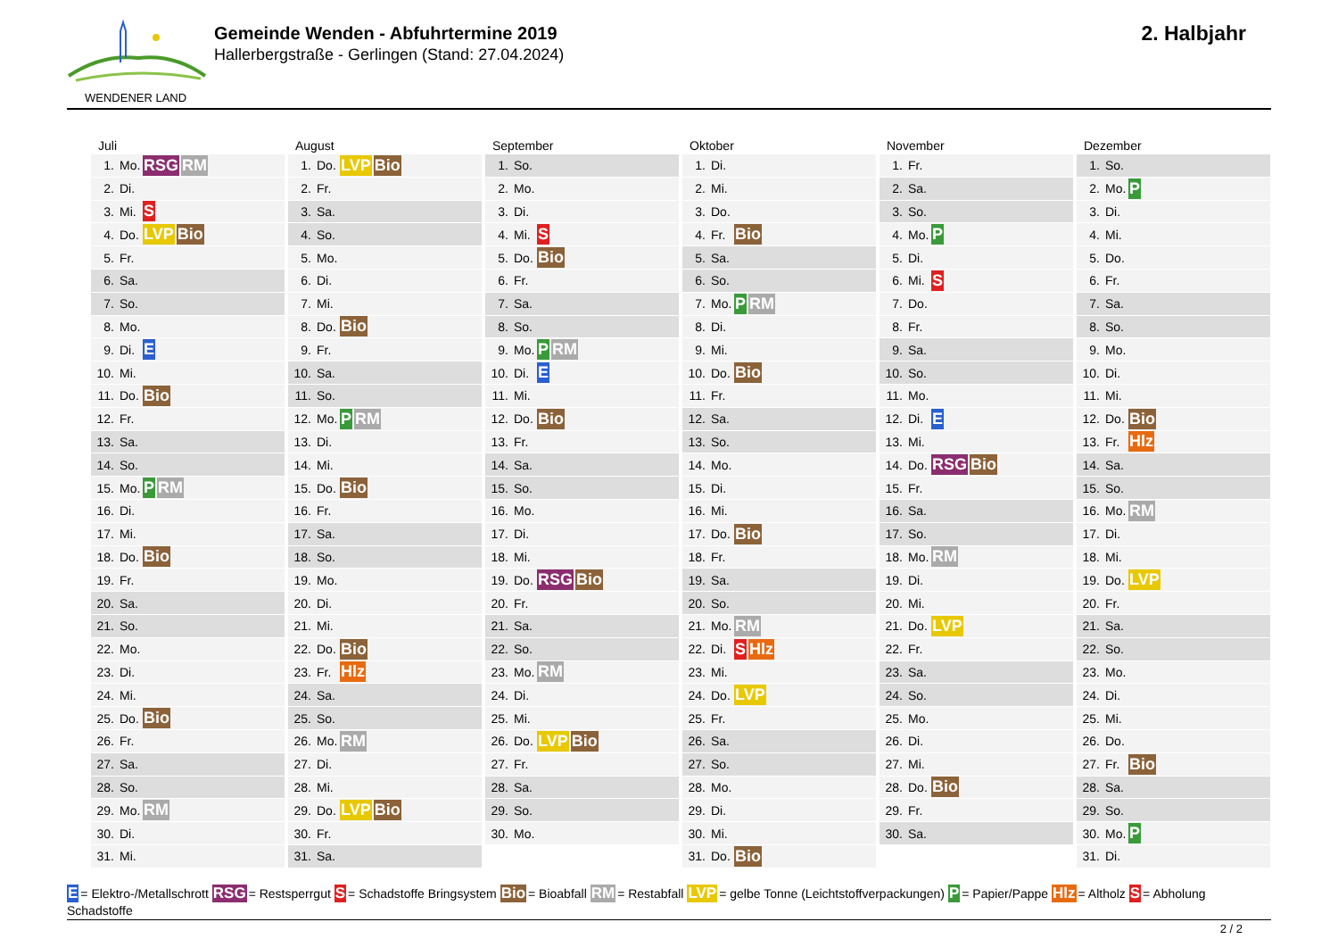WENDENER LAND
Gemeinde Wenden - Abfuhrtermine 2019
Hallerbergstraße - Gerlingen (Stand: 27.04.2024)
2. Halbjahr
Juli
| 1. | Mo. | RSG RM |
| 2. | Di. | |
| 3. | Mi. | S |
| 4. | Do. | LVP Bio |
| 5. | Fr. | |
| 6. | Sa. | |
| 7. | So. | |
| 8. | Mo. | |
| 9. | Di. | E |
| 10. | Mi. | |
| 11. | Do. | Bio |
| 12. | Fr. | |
| 13. | Sa. | |
| 14. | So. | |
| 15. | Mo. | P RM |
| 16. | Di. | |
| 17. | Mi. | |
| 18. | Do. | Bio |
| 19. | Fr. | |
| 20. | Sa. | |
| 21. | So. | |
| 22. | Mo. | |
| 23. | Di. | |
| 24. | Mi. | |
| 25. | Do. | Bio |
| 26. | Fr. | |
| 27. | Sa. | |
| 28. | So. | |
| 29. | Mo. | RM |
| 30. | Di. | |
| 31. | Mi. | |
August
| 1. | Do. | LVP Bio |
| 2. | Fr. | |
| 3. | Sa. | |
| 4. | So. | |
| 5. | Mo. | |
| 6. | Di. | |
| 7. | Mi. | |
| 8. | Do. | Bio |
| 9. | Fr. | |
| 10. | Sa. | |
| 11. | So. | |
| 12. | Mo. | P RM |
| 13. | Di. | |
| 14. | Mi. | |
| 15. | Do. | Bio |
| 16. | Fr. | |
| 17. | Sa. | |
| 18. | So. | |
| 19. | Mo. | |
| 20. | Di. | |
| 21. | Mi. | |
| 22. | Do. | Bio |
| 23. | Fr. | Hlz |
| 24. | Sa. | |
| 25. | So. | |
| 26. | Mo. | RM |
| 27. | Di. | |
| 28. | Mi. | |
| 29. | Do. | LVP Bio |
| 30. | Fr. | |
| 31. | Sa. | |
September
| 1. | So. | |
| 2. | Mo. | |
| 3. | Di. | |
| 4. | Mi. | S |
| 5. | Do. | Bio |
| 6. | Fr. | |
| 7. | Sa. | |
| 8. | So. | |
| 9. | Mo. | P RM |
| 10. | Di. | E |
| 11. | Mi. | |
| 12. | Do. | Bio |
| 13. | Fr. | |
| 14. | Sa. | |
| 15. | So. | |
| 16. | Mo. | |
| 17. | Di. | |
| 18. | Mi. | |
| 19. | Do. | RSG Bio |
| 20. | Fr. | |
| 21. | Sa. | |
| 22. | So. | |
| 23. | Mo. | RM |
| 24. | Di. | |
| 25. | Mi. | |
| 26. | Do. | LVP Bio |
| 27. | Fr. | |
| 28. | Sa. | |
| 29. | So. | |
| 30. | Mo. | |
Oktober
| 1. | Di. | |
| 2. | Mi. | |
| 3. | Do. | |
| 4. | Fr. | Bio |
| 5. | Sa. | |
| 6. | So. | |
| 7. | Mo. | P RM |
| 8. | Di. | |
| 9. | Mi. | |
| 10. | Do. | Bio |
| 11. | Fr. | |
| 12. | Sa. | |
| 13. | So. | |
| 14. | Mo. | |
| 15. | Di. | |
| 16. | Mi. | |
| 17. | Do. | Bio |
| 18. | Fr. | |
| 19. | Sa. | |
| 20. | So. | |
| 21. | Mo. | RM |
| 22. | Di. | S Hlz |
| 23. | Mi. | |
| 24. | Do. | LVP |
| 25. | Fr. | |
| 26. | Sa. | |
| 27. | So. | |
| 28. | Mo. | |
| 29. | Di. | |
| 30. | Mi. | |
| 31. | Do. | Bio |
November
| 1. | Fr. | |
| 2. | Sa. | |
| 3. | So. | |
| 4. | Mo. | P |
| 5. | Di. | |
| 6. | Mi. | S |
| 7. | Do. | |
| 8. | Fr. | |
| 9. | Sa. | |
| 10. | So. | |
| 11. | Mo. | |
| 12. | Di. | E |
| 13. | Mi. | |
| 14. | Do. | RSG Bio |
| 15. | Fr. | |
| 16. | Sa. | |
| 17. | So. | |
| 18. | Mo. | RM |
| 19. | Di. | |
| 20. | Mi. | |
| 21. | Do. | LVP |
| 22. | Fr. | |
| 23. | Sa. | |
| 24. | So. | |
| 25. | Mo. | |
| 26. | Di. | |
| 27. | Mi. | |
| 28. | Do. | Bio |
| 29. | Fr. | |
| 30. | Sa. | |
Dezember
| 1. | So. | |
| 2. | Mo. | P |
| 3. | Di. | |
| 4. | Mi. | |
| 5. | Do. | |
| 6. | Fr. | |
| 7. | Sa. | |
| 8. | So. | |
| 9. | Mo. | |
| 10. | Di. | |
| 11. | Mi. | |
| 12. | Do. | Bio |
| 13. | Fr. | Hlz |
| 14. | Sa. | |
| 15. | So. | |
| 16. | Mo. | RM |
| 17. | Di. | |
| 18. | Mi. | |
| 19. | Do. | LVP |
| 20. | Fr. | |
| 21. | Sa. | |
| 22. | So. | |
| 23. | Mo. | |
| 24. | Di. | |
| 25. | Mi. | |
| 26. | Do. | |
| 27. | Fr. | Bio |
| 28. | Sa. | |
| 29. | So. | |
| 30. | Mo. | P |
| 31. | Di. | |
E = Elektro-/Metallschrott RSG = Restsperrgut S = Schadstoffe Bringsystem Bio = Bioabfall RM = Restabfall LVP = gelbe Tonne (Leichtstoffverpackungen) P = Papier/Pappe Hlz = Altholz S = Abholung Schadstoffe
2 / 2